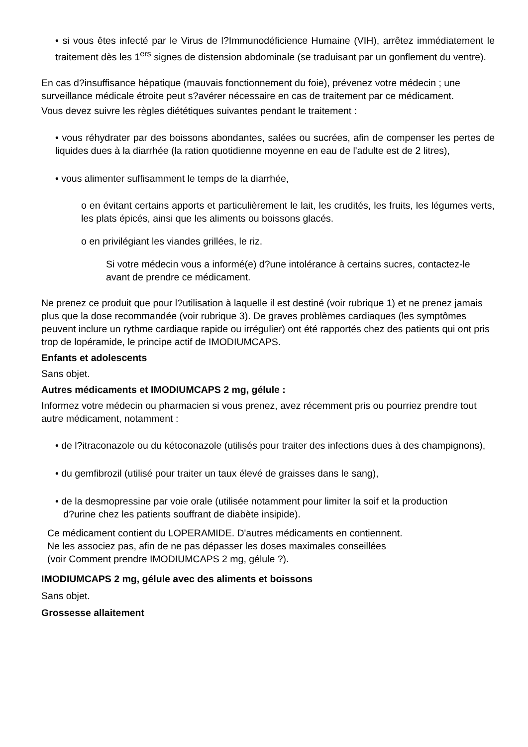• si vous êtes infecté par le Virus de l?Immunodéficience Humaine (VIH), arrêtez immédiatement le traitement dès les 1<sup>ers</sup> signes de distension abdominale (se traduisant par un gonflement du ventre).
En cas d?insuffisance hépatique (mauvais fonctionnement du foie), prévenez votre médecin ; une surveillance médicale étroite peut s?avérer nécessaire en cas de traitement par ce médicament.
Vous devez suivre les règles diététiques suivantes pendant le traitement :
• vous réhydrater par des boissons abondantes, salées ou sucrées, afin de compenser les pertes de liquides dues à la diarrhée (la ration quotidienne moyenne en eau de l'adulte est de 2 litres),
• vous alimenter suffisamment le temps de la diarrhée,
o en évitant certains apports et particulièrement le lait, les crudités, les fruits, les légumes verts, les plats épicés, ainsi que les aliments ou boissons glacés.
o en privilégiant les viandes grillées, le riz.
Si votre médecin vous a informé(e) d?une intolérance à certains sucres, contactez-le avant de prendre ce médicament.
Ne prenez ce produit que pour l?utilisation à laquelle il est destiné (voir rubrique 1) et ne prenez jamais plus que la dose recommandée (voir rubrique 3). De graves problèmes cardiaques (les symptômes peuvent inclure un rythme cardiaque rapide ou irrégulier) ont été rapportés chez des patients qui ont pris trop de lopéramide, le principe actif de IMODIUMCAPS.
Enfants et adolescents
Sans objet.
Autres médicaments et IMODIUMCAPS 2 mg, gélule :
Informez votre médecin ou pharmacien si vous prenez, avez récemment pris ou pourriez prendre tout autre médicament, notamment :
• de l?itraconazole ou du kétoconazole (utilisés pour traiter des infections dues à des champignons),
• du gemfibrozil (utilisé pour traiter un taux élevé de graisses dans le sang),
• de la desmopressine par voie orale (utilisée notamment pour limiter la soif et la production
d?urine chez les patients souffrant de diabète insipide).
Ce médicament contient du LOPERAMIDE. D'autres médicaments en contiennent.
Ne les associez pas, afin de ne pas dépasser les doses maximales conseillées
(voir Comment prendre IMODIUMCAPS 2 mg, gélule ?).
IMODIUMCAPS 2 mg, gélule avec des aliments et boissons
Sans objet.
Grossesse allaitement